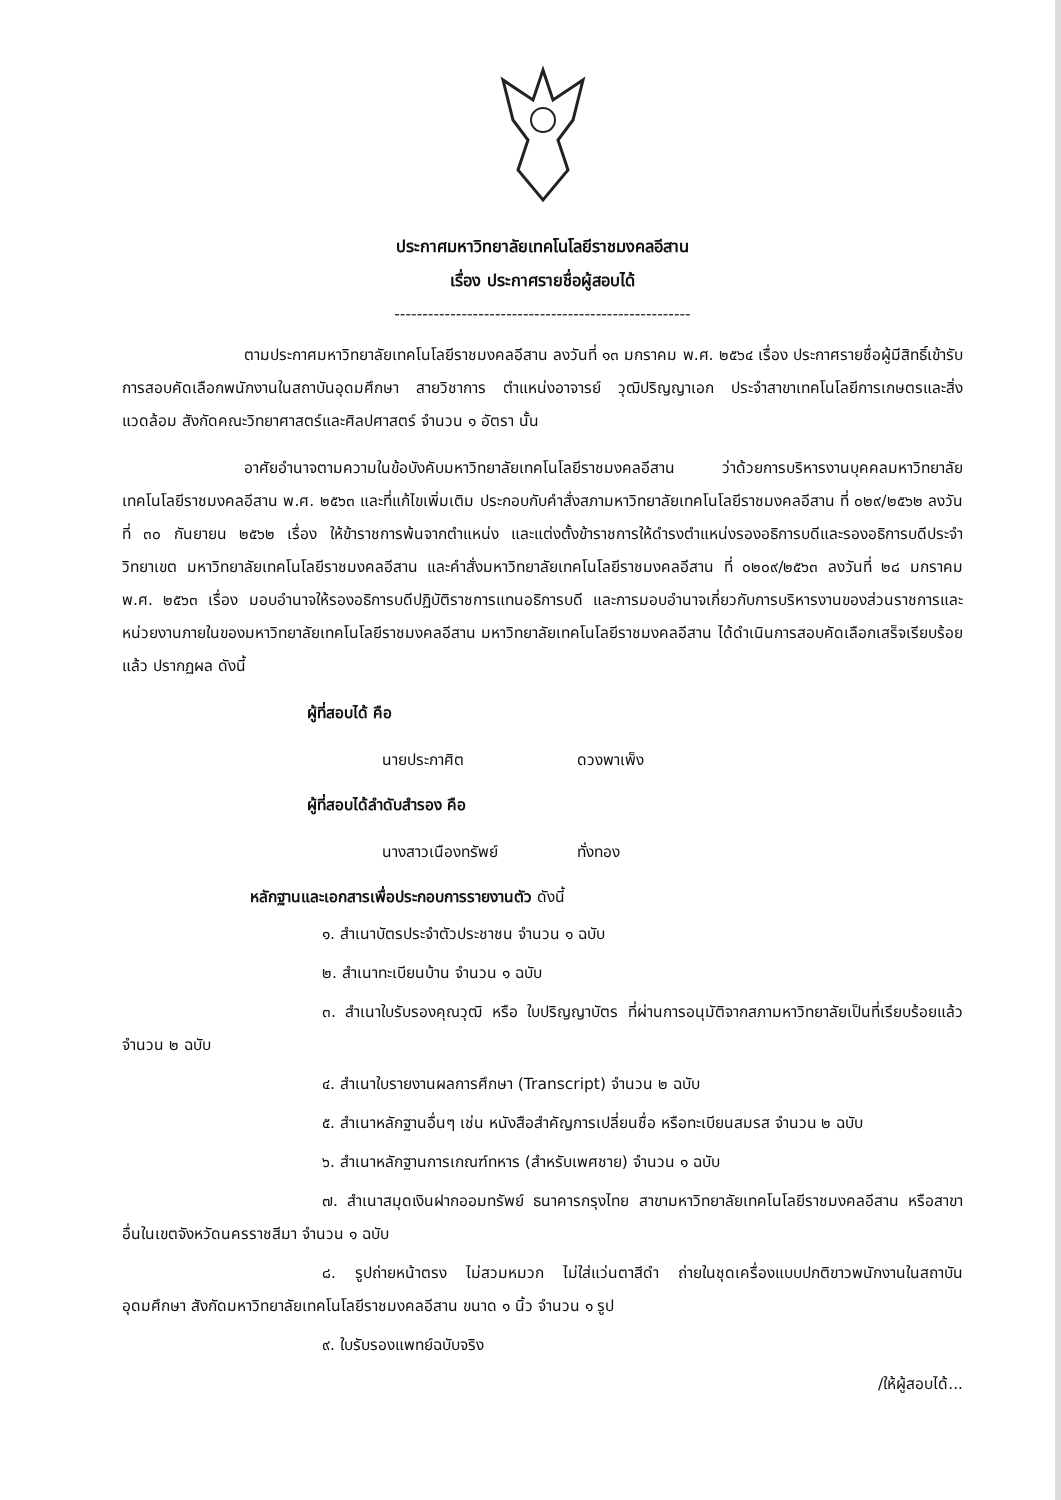ประกาศมหาวิทยาลัยเทคโนโลยีราชมงคลอีสาน
เรื่อง ประกาศรายชื่อผู้สอบได้
-----------------------------------------------------
ตามประกาศมหาวิทยาลัยเทคโนโลยีราชมงคลอีสาน ลงวันที่ ๑๓ มกราคม พ.ศ. ๒๕๖๔ เรื่อง ประกาศรายชื่อผู้มีสิทธิ์เข้ารับการสอบคัดเลือกพนักงานในสถาบันอุดมศึกษา สายวิชาการ ตำแหน่งอาจารย์ วุฒิปริญญาเอก ประจำสาขาเทคโนโลยีการเกษตรและสิ่งแวดล้อม สังกัดคณะวิทยาศาสตร์และศิลปศาสตร์ จำนวน ๑ อัตรา นั้น
อาศัยอำนาจตามความในข้อบังคับมหาวิทยาลัยเทคโนโลยีราชมงคลอีสาน ว่าด้วยการบริหารงานบุคคลมหาวิทยาลัยเทคโนโลยีราชมงคลอีสาน พ.ศ. ๒๕๖๓ และที่แก้ไขเพิ่มเติม ประกอบกับคำสั่งสภามหาวิทยาลัยเทคโนโลยีราชมงคลอีสาน ที่ ๐๒๙/๒๕๖๒ ลงวันที่ ๓๐ กันยายน ๒๕๖๒ เรื่อง ให้ข้าราชการพ้นจากตำแหน่ง และแต่งตั้งข้าราชการให้ดำรงตำแหน่งรองอธิการบดีและรองอธิการบดีประจำวิทยาเขต มหาวิทยาลัยเทคโนโลยีราชมงคลอีสาน และคำสั่งมหาวิทยาลัยเทคโนโลยีราชมงคลอีสาน ที่ ๐๒๐๙/๒๕๖๓ ลงวันที่ ๒๘ มกราคม พ.ศ. ๒๕๖๓ เรื่อง มอบอำนาจให้รองอธิการบดีปฏิบัติราชการแทนอธิการบดี และการมอบอำนาจเกี่ยวกับการบริหารงานของส่วนราชการและหน่วยงานภายในของมหาวิทยาลัยเทคโนโลยีราชมงคลอีสาน มหาวิทยาลัยเทคโนโลยีราชมงคลอีสาน ได้ดำเนินการสอบคัดเลือกเสร็จเรียบร้อยแล้ว ปรากฏผล ดังนี้
ผู้ที่สอบได้ คือ
นายประกาศิต ดวงพาเพ็ง
ผู้ที่สอบได้ลำดับสำรอง คือ
นางสาวเนืองทรัพย์ ทั่งทอง
หลักฐานและเอกสารเพื่อประกอบการรายงานตัว ดังนี้
๑. สำเนาบัตรประจำตัวประชาชน จำนวน ๑ ฉบับ
๒. สำเนาทะเบียนบ้าน จำนวน ๑ ฉบับ
๓. สำเนาใบรับรองคุณวุฒิ หรือ ใบปริญญาบัตร ที่ผ่านการอนุมัติจากสภามหาวิทยาลัยเป็นที่เรียบร้อยแล้ว จำนวน ๒ ฉบับ
๔. สำเนาใบรายงานผลการศึกษา (Transcript) จำนวน ๒ ฉบับ
๕. สำเนาหลักฐานอื่นๆ เช่น หนังสือสำคัญการเปลี่ยนชื่อ หรือทะเบียนสมรส จำนวน ๒ ฉบับ
๖. สำเนาหลักฐานการเกณฑ์ทหาร (สำหรับเพศชาย) จำนวน ๑ ฉบับ
๗. สำเนาสมุดเงินฝากออมทรัพย์ ธนาคารกรุงไทย สาขามหาวิทยาลัยเทคโนโลยีราชมงคลอีสาน หรือสาขาอื่นในเขตจังหวัดนครราชสีมา จำนวน ๑ ฉบับ
๘. รูปถ่ายหน้าตรง ไม่สวมหมวก ไม่ใส่แว่นตาสีดำ ถ่ายในชุดเครื่องแบบปกติขาวพนักงานในสถาบันอุดมศึกษา สังกัดมหาวิทยาลัยเทคโนโลยีราชมงคลอีสาน ขนาด ๑ นิ้ว จำนวน ๑ รูป
๙. ใบรับรองแพทย์ฉบับจริง
/ให้ผู้สอบได้...